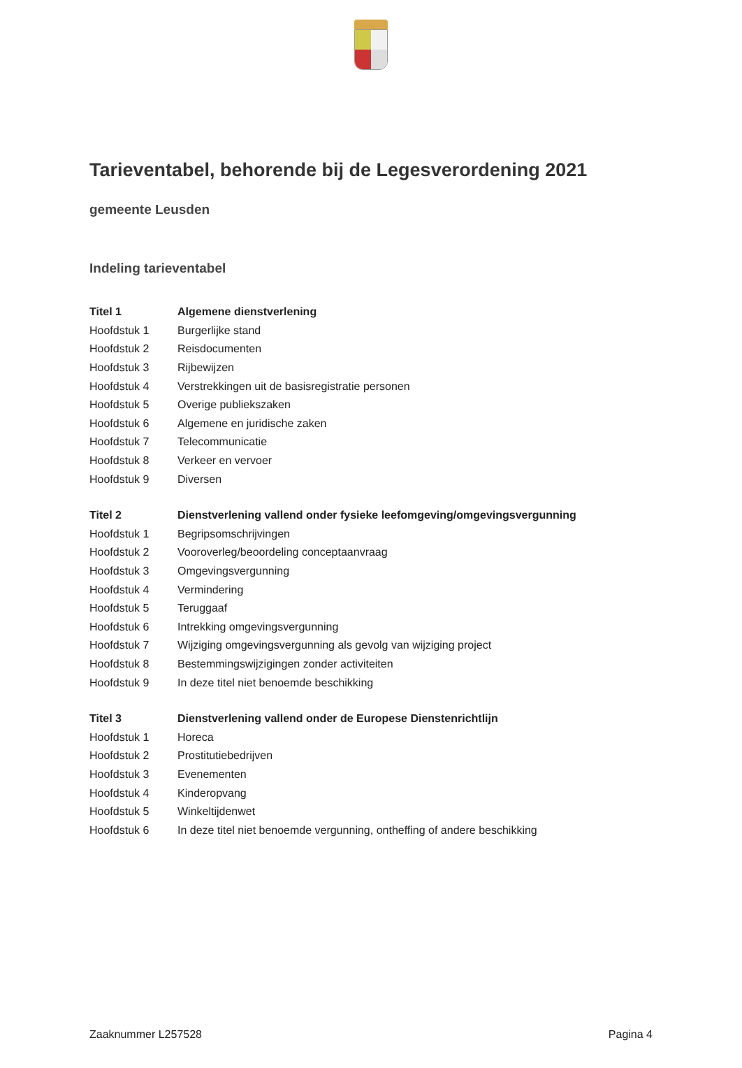Tarieventabel, behorende bij de Legesverordening 2021
gemeente Leusden
Indeling tarieventabel
| Titel 1 | Algemene dienstverlening |
| --- | --- |
| Hoofdstuk 1 | Burgerlijke stand |
| Hoofdstuk 2 | Reisdocumenten |
| Hoofdstuk 3 | Rijbewijzen |
| Hoofdstuk 4 | Verstrekkingen uit de basisregistratie personen |
| Hoofdstuk 5 | Overige publiekszaken |
| Hoofdstuk 6 | Algemene en juridische zaken |
| Hoofdstuk 7 | Telecommunicatie |
| Hoofdstuk 8 | Verkeer en vervoer |
| Hoofdstuk 9 | Diversen |
| Titel 2 | Dienstverlening vallend onder fysieke leefomgeving/omgevingsvergunning |
| --- | --- |
| Hoofdstuk 1 | Begripsomschrijvingen |
| Hoofdstuk 2 | Vooroverleg/beoordeling conceptaanvraag |
| Hoofdstuk 3 | Omgevingsvergunning |
| Hoofdstuk 4 | Vermindering |
| Hoofdstuk 5 | Teruggaaf |
| Hoofdstuk 6 | Intrekking omgevingsvergunning |
| Hoofdstuk 7 | Wijziging omgevingsvergunning als gevolg van wijziging project |
| Hoofdstuk 8 | Bestemmingswijzigingen zonder activiteiten |
| Hoofdstuk 9 | In deze titel niet benoemde beschikking |
| Titel 3 | Dienstverlening vallend onder de Europese Dienstenrichtlijn |
| --- | --- |
| Hoofdstuk 1 | Horeca |
| Hoofdstuk 2 | Prostitutiebedrijven |
| Hoofdstuk 3 | Evenementen |
| Hoofdstuk 4 | Kinderopvang |
| Hoofdstuk 5 | Winkeltijdenwet |
| Hoofdstuk 6 | In deze titel niet benoemde vergunning, ontheffing of andere beschikking |
Zaaknummer L257528 Pagina 4